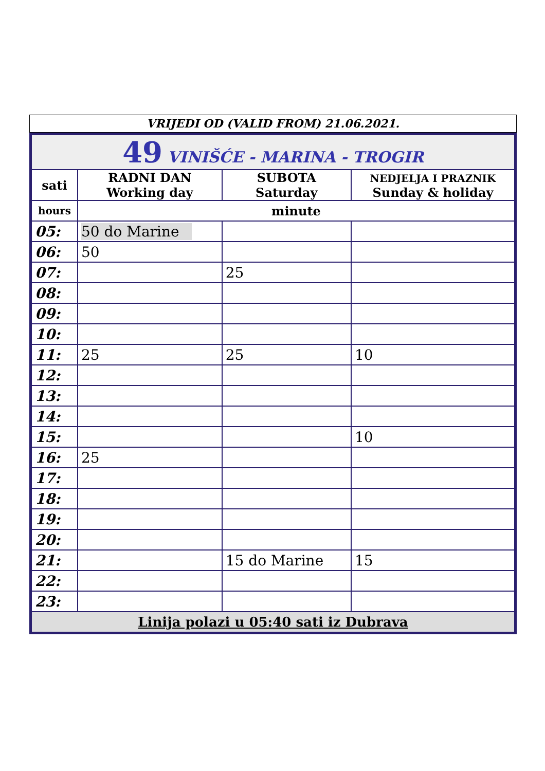VRIJEDI OD (VALID FROM) 21.06.2021.
| 49 VINIŠĆE - MARINA - TROGIR | | | |
| sati | RADNI DAN Working day | SUBOTA Saturday | NEDJELJA I PRAZNIK Sunday & holiday |
| hours | minute | | |
| 05: | 50 do Marine | | |
| 06: | 50 | | |
| 07: | | 25 | |
| 08: | | | |
| 09: | | | |
| 10: | | | |
| 11: | 25 | 25 | 10 |
| 12: | | | |
| 13: | | | |
| 14: | | | |
| 15: | | | 10 |
| 16: | 25 | | |
| 17: | | | |
| 18: | | | |
| 19: | | | |
| 20: | | | |
| 21: | | 15 do Marine | 15 |
| 22: | | | |
| 23: | | | |
| Linija polazi u 05:40 sati iz Dubrava | | | |